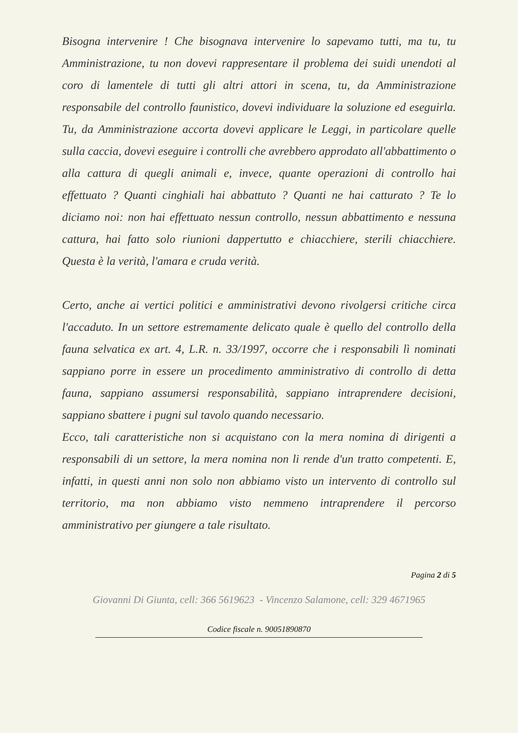Bisogna intervenire ! Che bisognava intervenire lo sapevamo tutti, ma tu, tu Amministrazione, tu non dovevi rappresentare il problema dei suidi unendoti al coro di lamentele di tutti gli altri attori in scena, tu, da Amministrazione responsabile del controllo faunistico, dovevi individuare la soluzione ed eseguirla. Tu, da Amministrazione accorta dovevi applicare le Leggi, in particolare quelle sulla caccia, dovevi eseguire i controlli che avrebbero approdato all'abbattimento o alla cattura di quegli animali e, invece, quante operazioni di controllo hai effettuato ? Quanti cinghiali hai abbattuto ? Quanti ne hai catturato ? Te lo diciamo noi: non hai effettuato nessun controllo, nessun abbattimento e nessuna cattura, hai fatto solo riunioni dappertutto e chiacchiere, sterili chiacchiere. Questa è la verità, l'amara e cruda verità.
Certo, anche ai vertici politici e amministrativi devono rivolgersi critiche circa l'accaduto. In un settore estremamente delicato quale è quello del controllo della fauna selvatica ex art. 4, L.R. n. 33/1997, occorre che i responsabili lì nominati sappiano porre in essere un procedimento amministrativo di controllo di detta fauna, sappiano assumersi responsabilità, sappiano intraprendere decisioni, sappiano sbattere i pugni sul tavolo quando necessario.
Ecco, tali caratteristiche non si acquistano con la mera nomina di dirigenti a responsabili di un settore, la mera nomina non li rende d'un tratto competenti. E, infatti, in questi anni non solo non abbiamo visto un intervento di controllo sul territorio, ma non abbiamo visto nemmeno intraprendere il percorso amministrativo per giungere a tale risultato.
Pagina 2 di 5
Giovanni Di Giunta, cell: 366 5619623 - Vincenzo Salamone, cell: 329 4671965
Codice fiscale n. 90051890870